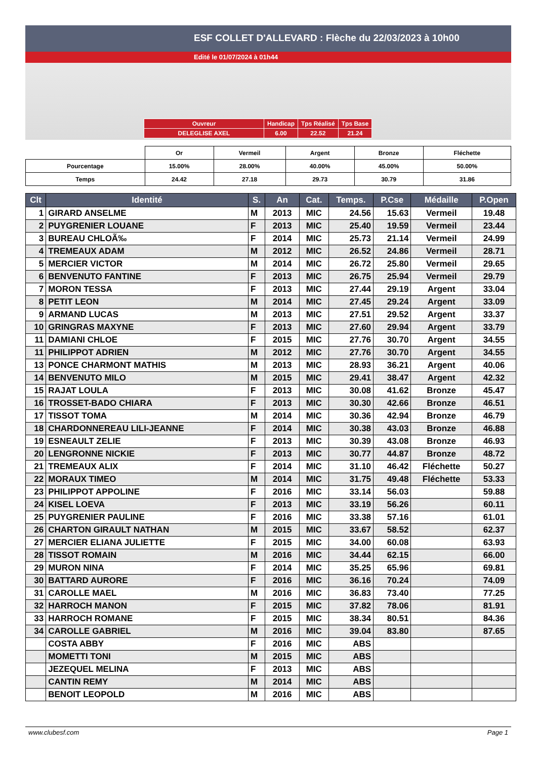ESF COLLET D'ALLEVARD : Flèche du 22/03/2023 à 10h00
Edité le 01/07/2024 à 01h44
| Ouvreur | Handicap | Tps Réalisé | Tps Base |
| DELEGLISE AXEL | 6.00 | 22.52 | 21.24 |
| | Or | Vermeil | Argent | Bronze | Fléchette |
| Pourcentage | 15.00% | 28.00% | 40.00% | 45.00% | 50.00% |
| Temps | 24.42 | 27.18 | 29.73 | 30.79 | 31.86 |
| Clt | Identité | S. | An | Cat. | Temps. | P.Cse | Médaille | P.Open |
| --- | --- | --- | --- | --- | --- | --- | --- | --- |
| 1 | GIRARD ANSELME | M | 2013 | MIC | 24.56 | 15.63 | Vermeil | 19.48 |
| 2 | PUYGRENIER LOUANE | F | 2013 | MIC | 25.40 | 19.59 | Vermeil | 23.44 |
| 3 | BUREAU CHLOÃ‰ | F | 2014 | MIC | 25.73 | 21.14 | Vermeil | 24.99 |
| 4 | TREMEAUX ADAM | M | 2012 | MIC | 26.52 | 24.86 | Vermeil | 28.71 |
| 5 | MERCIER VICTOR | M | 2014 | MIC | 26.72 | 25.80 | Vermeil | 29.65 |
| 6 | BENVENUTO FANTINE | F | 2013 | MIC | 26.75 | 25.94 | Vermeil | 29.79 |
| 7 | MORON TESSA | F | 2013 | MIC | 27.44 | 29.19 | Argent | 33.04 |
| 8 | PETIT LEON | M | 2014 | MIC | 27.45 | 29.24 | Argent | 33.09 |
| 9 | ARMAND LUCAS | M | 2013 | MIC | 27.51 | 29.52 | Argent | 33.37 |
| 10 | GRINGRAS MAXYNE | F | 2013 | MIC | 27.60 | 29.94 | Argent | 33.79 |
| 11 | DAMIANI CHLOE | F | 2015 | MIC | 27.76 | 30.70 | Argent | 34.55 |
| 11 | PHILIPPOT ADRIEN | M | 2012 | MIC | 27.76 | 30.70 | Argent | 34.55 |
| 13 | PONCE CHARMONT MATHIS | M | 2013 | MIC | 28.93 | 36.21 | Argent | 40.06 |
| 14 | BENVENUTO MILO | M | 2015 | MIC | 29.41 | 38.47 | Argent | 42.32 |
| 15 | RAJAT LOULA | F | 2013 | MIC | 30.08 | 41.62 | Bronze | 45.47 |
| 16 | TROSSET-BADO CHIARA | F | 2013 | MIC | 30.30 | 42.66 | Bronze | 46.51 |
| 17 | TISSOT TOMA | M | 2014 | MIC | 30.36 | 42.94 | Bronze | 46.79 |
| 18 | CHARDONNEREAU LILI-JEANNE | F | 2014 | MIC | 30.38 | 43.03 | Bronze | 46.88 |
| 19 | ESNEAULT ZELIE | F | 2013 | MIC | 30.39 | 43.08 | Bronze | 46.93 |
| 20 | LENGRONNE NICKIE | F | 2013 | MIC | 30.77 | 44.87 | Bronze | 48.72 |
| 21 | TREMEAUX ALIX | F | 2014 | MIC | 31.10 | 46.42 | Fléchette | 50.27 |
| 22 | MORAUX TIMEO | M | 2014 | MIC | 31.75 | 49.48 | Fléchette | 53.33 |
| 23 | PHILIPPOT APPOLINE | F | 2016 | MIC | 33.14 | 56.03 | | 59.88 |
| 24 | KISEL LOEVA | F | 2013 | MIC | 33.19 | 56.26 | | 60.11 |
| 25 | PUYGRENIER PAULINE | F | 2016 | MIC | 33.38 | 57.16 | | 61.01 |
| 26 | CHARTON GIRAULT NATHAN | M | 2015 | MIC | 33.67 | 58.52 | | 62.37 |
| 27 | MERCIER ELIANA JULIETTE | F | 2015 | MIC | 34.00 | 60.08 | | 63.93 |
| 28 | TISSOT ROMAIN | M | 2016 | MIC | 34.44 | 62.15 | | 66.00 |
| 29 | MURON NINA | F | 2014 | MIC | 35.25 | 65.96 | | 69.81 |
| 30 | BATTARD AURORE | F | 2016 | MIC | 36.16 | 70.24 | | 74.09 |
| 31 | CAROLLE MAEL | M | 2016 | MIC | 36.83 | 73.40 | | 77.25 |
| 32 | HARROCH MANON | F | 2015 | MIC | 37.82 | 78.06 | | 81.91 |
| 33 | HARROCH ROMANE | F | 2015 | MIC | 38.34 | 80.51 | | 84.36 |
| 34 | CAROLLE GABRIEL | M | 2016 | MIC | 39.04 | 83.80 | | 87.65 |
| | COSTA ABBY | F | 2016 | MIC | ABS | | | |
| | MOMETTI TONI | M | 2015 | MIC | ABS | | | |
| | JEZEQUEL MELINA | F | 2013 | MIC | ABS | | | |
| | CANTIN REMY | M | 2014 | MIC | ABS | | | |
| | BENOIT LEOPOLD | M | 2016 | MIC | ABS | | | |
www.clubesf.com Page 1